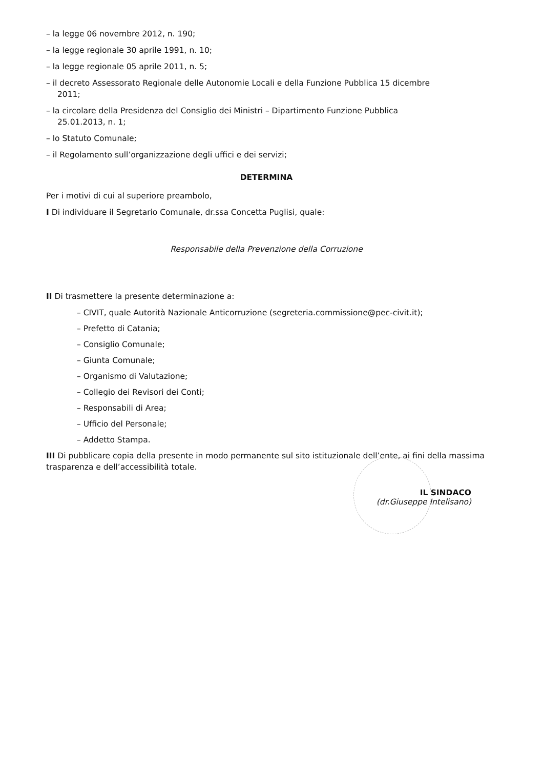– la legge 06 novembre 2012, n. 190;
– la legge regionale 30 aprile 1991, n. 10;
– la legge regionale 05 aprile 2011, n. 5;
– il decreto Assessorato Regionale delle Autonomie Locali e della Funzione Pubblica 15 dicembre
2011;
– la circolare della Presidenza del Consiglio dei Ministri – Dipartimento Funzione Pubblica
25.01.2013, n. 1;
– lo Statuto Comunale;
– il Regolamento sull’organizzazione degli uffici e dei servizi;
DETERMINA
Per i motivi di cui al superiore preambolo,
I Di individuare il Segretario Comunale, dr.ssa Concetta Puglisi, quale:
Responsabile della Prevenzione della Corruzione
II Di trasmettere la presente determinazione a:
– CIVIT, quale Autorità Nazionale Anticorruzione (segreteria.commissione@pec-civit.it);
– Prefetto di Catania;
– Consiglio Comunale;
– Giunta Comunale;
– Organismo di Valutazione;
– Collegio dei Revisori dei Conti;
– Responsabili di Area;
– Ufficio del Personale;
– Addetto Stampa.
III Di pubblicare copia della presente in modo permanente sul sito istituzionale dell’ente, ai fini della massima trasparenza e dell’accessibilità totale.
IL SINDACO
(dr.Giuseppe Intelisano)